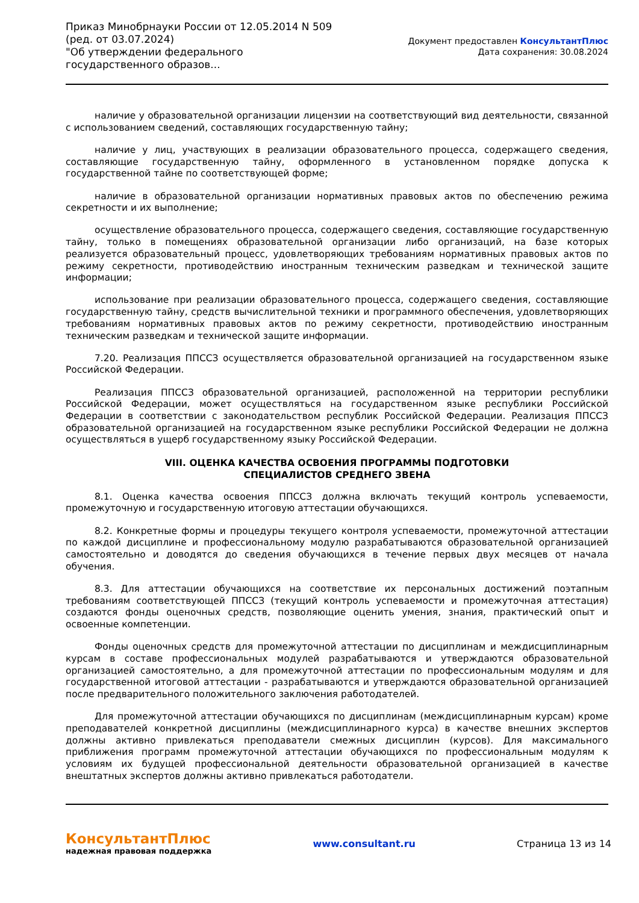Приказ Минобрнауки России от 12.05.2014 N 509
(ред. от 03.07.2024)
"Об утверждении федерального государственного образов...
Документ предоставлен КонсультантПлюс
Дата сохранения: 30.08.2024
наличие у образовательной организации лицензии на соответствующий вид деятельности, связанной с использованием сведений, составляющих государственную тайну;
наличие у лиц, участвующих в реализации образовательного процесса, содержащего сведения, составляющие государственную тайну, оформленного в установленном порядке допуска к государственной тайне по соответствующей форме;
наличие в образовательной организации нормативных правовых актов по обеспечению режима секретности и их выполнение;
осуществление образовательного процесса, содержащего сведения, составляющие государственную тайну, только в помещениях образовательной организации либо организаций, на базе которых реализуется образовательный процесс, удовлетворяющих требованиям нормативных правовых актов по режиму секретности, противодействию иностранным техническим разведкам и технической защите информации;
использование при реализации образовательного процесса, содержащего сведения, составляющие государственную тайну, средств вычислительной техники и программного обеспечения, удовлетворяющих требованиям нормативных правовых актов по режиму секретности, противодействию иностранным техническим разведкам и технической защите информации.
7.20. Реализация ППССЗ осуществляется образовательной организацией на государственном языке Российской Федерации.
Реализация ППССЗ образовательной организацией, расположенной на территории республики Российской Федерации, может осуществляться на государственном языке республики Российской Федерации в соответствии с законодательством республик Российской Федерации. Реализация ППССЗ образовательной организацией на государственном языке республики Российской Федерации не должна осуществляться в ущерб государственному языку Российской Федерации.
VIII. ОЦЕНКА КАЧЕСТВА ОСВОЕНИЯ ПРОГРАММЫ ПОДГОТОВКИ
СПЕЦИАЛИСТОВ СРЕДНЕГО ЗВЕНА
8.1. Оценка качества освоения ППССЗ должна включать текущий контроль успеваемости, промежуточную и государственную итоговую аттестации обучающихся.
8.2. Конкретные формы и процедуры текущего контроля успеваемости, промежуточной аттестации по каждой дисциплине и профессиональному модулю разрабатываются образовательной организацией самостоятельно и доводятся до сведения обучающихся в течение первых двух месяцев от начала обучения.
8.3. Для аттестации обучающихся на соответствие их персональных достижений поэтапным требованиям соответствующей ППССЗ (текущий контроль успеваемости и промежуточная аттестация) создаются фонды оценочных средств, позволяющие оценить умения, знания, практический опыт и освоенные компетенции.
Фонды оценочных средств для промежуточной аттестации по дисциплинам и междисциплинарным курсам в составе профессиональных модулей разрабатываются и утверждаются образовательной организацией самостоятельно, а для промежуточной аттестации по профессиональным модулям и для государственной итоговой аттестации - разрабатываются и утверждаются образовательной организацией после предварительного положительного заключения работодателей.
Для промежуточной аттестации обучающихся по дисциплинам (междисциплинарным курсам) кроме преподавателей конкретной дисциплины (междисциплинарного курса) в качестве внешних экспертов должны активно привлекаться преподаватели смежных дисциплин (курсов). Для максимального приближения программ промежуточной аттестации обучающихся по профессиональным модулям к условиям их будущей профессиональной деятельности образовательной организацией в качестве внештатных экспертов должны активно привлекаться работодатели.
КонсультантПлюс
надежная правовая поддержка
www.consultant.ru Страница 13 из 14